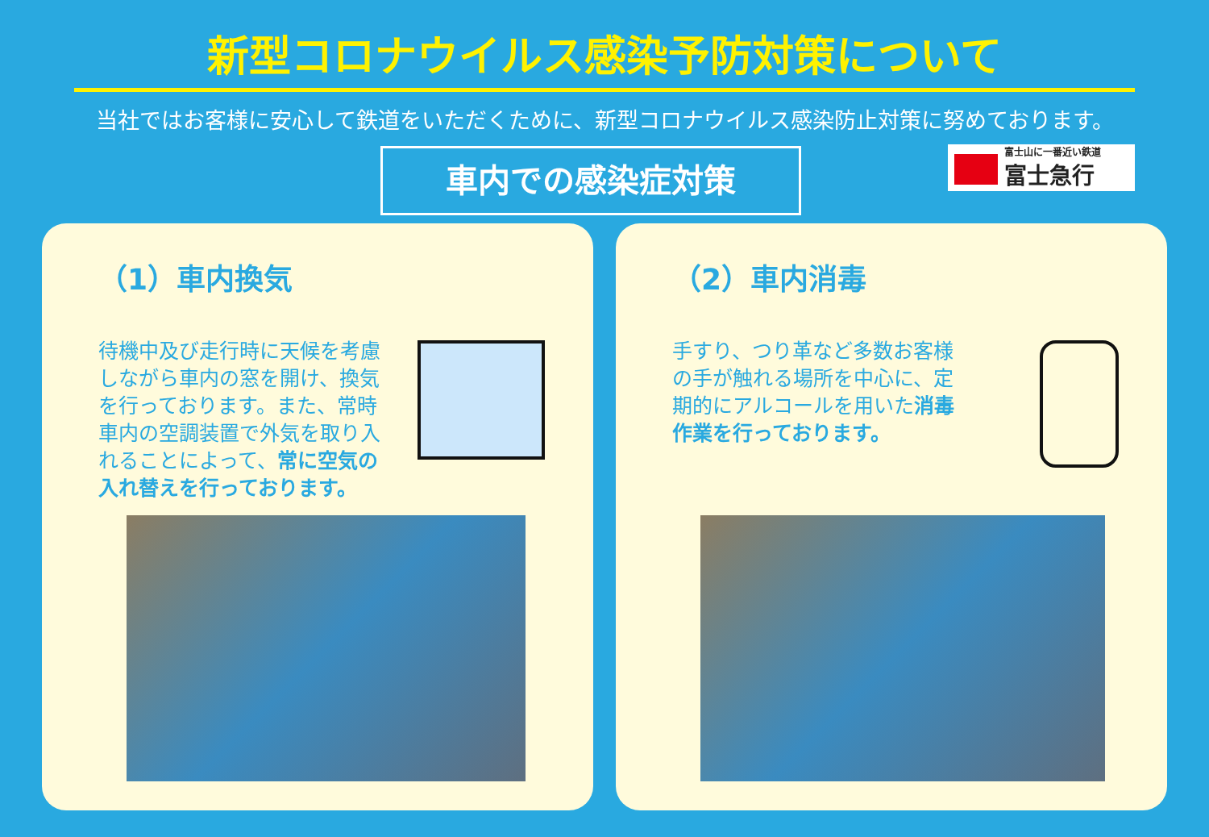新型コロナウイルス感染予防対策について
当社ではお客様に安心して鉄道をいただくために、新型コロナウイルス感染防止対策に努めております。
車内での感染症対策 富士山に一番近い鉄道
富士急行
（1）車内換気
待機中及び走行時に天候を考慮しながら車内の窓を開け、換気を行っております。また、常時車内の空調装置で外気を取り入れることによって、常に空気の入れ替えを行っております。
（2）車内消毒
手すり、つり革など多数お客様の手が触れる場所を中心に、定期的にアルコールを用いた消毒作業を行っております。